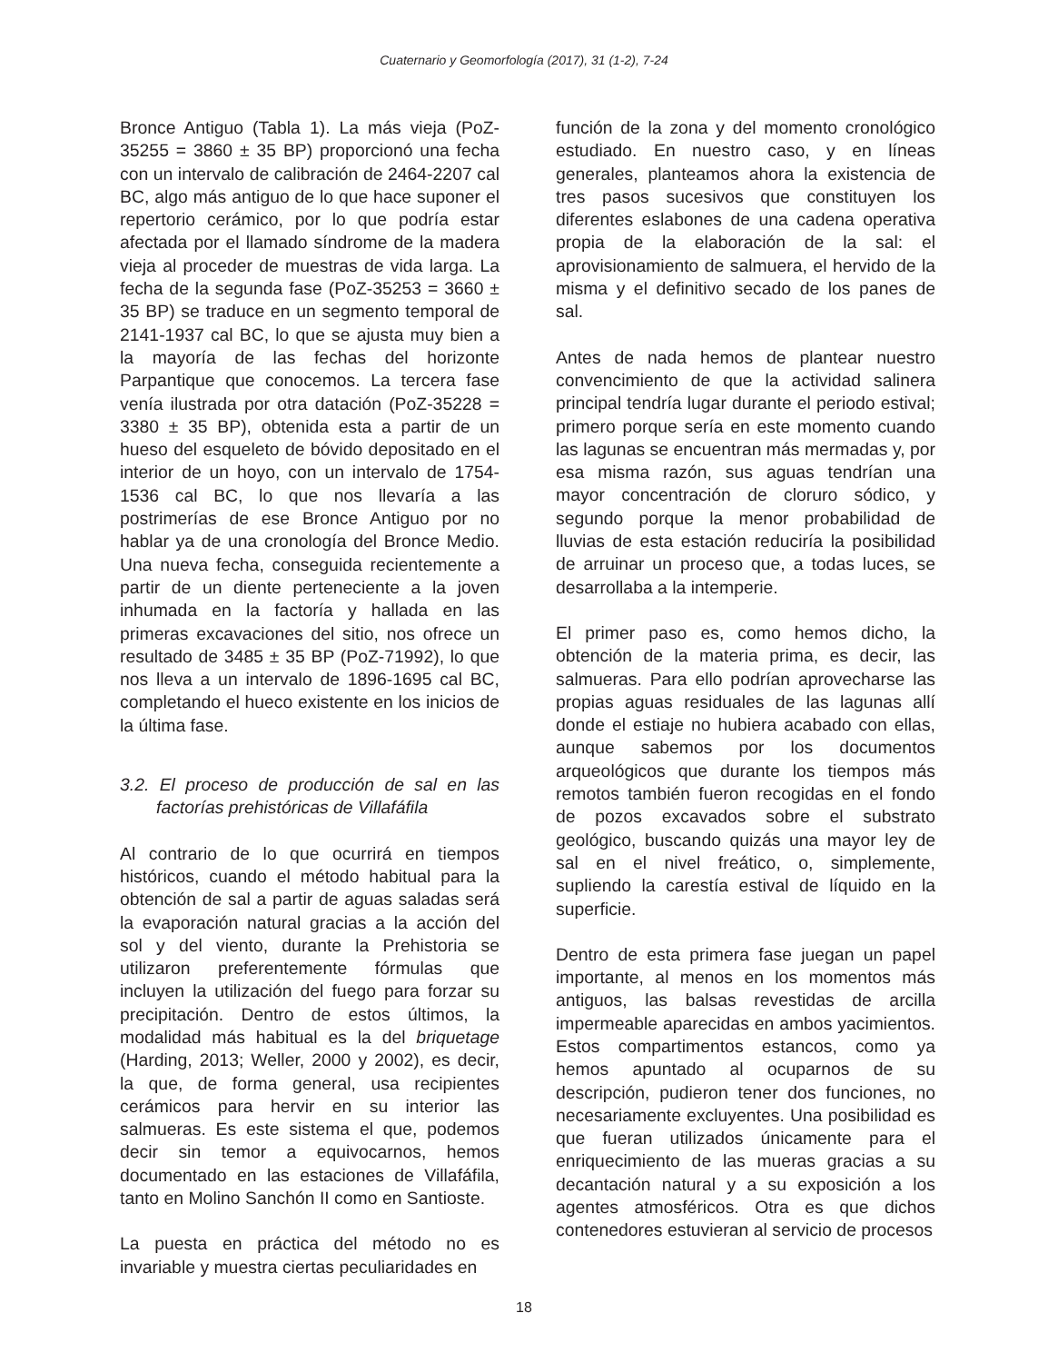Cuaternario y Geomorfología (2017), 31 (1-2), 7-24
Bronce Antiguo (Tabla 1). La más vieja (PoZ-35255 = 3860 ± 35 BP) proporcionó una fecha con un intervalo de calibración de 2464-2207 cal BC, algo más antiguo de lo que hace suponer el repertorio cerámico, por lo que podría estar afectada por el llamado síndrome de la madera vieja al proceder de muestras de vida larga. La fecha de la segunda fase (PoZ-35253 = 3660 ± 35 BP) se traduce en un segmento temporal de 2141-1937 cal BC, lo que se ajusta muy bien a la mayoría de las fechas del horizonte Parpantique que conocemos. La tercera fase venía ilustrada por otra datación (PoZ-35228 = 3380 ± 35 BP), obtenida esta a partir de un hueso del esqueleto de bóvido depositado en el interior de un hoyo, con un intervalo de 1754-1536 cal BC, lo que nos llevaría a las postrimerías de ese Bronce Antiguo por no hablar ya de una cronología del Bronce Medio. Una nueva fecha, conseguida recientemente a partir de un diente perteneciente a la joven inhumada en la factoría y hallada en las primeras excavaciones del sitio, nos ofrece un resultado de 3485 ± 35 BP (PoZ-71992), lo que nos lleva a un intervalo de 1896-1695 cal BC, completando el hueco existente en los inicios de la última fase.
3.2. El proceso de producción de sal en las factorías prehistóricas de Villafáfila
Al contrario de lo que ocurrirá en tiempos históricos, cuando el método habitual para la obtención de sal a partir de aguas saladas será la evaporación natural gracias a la acción del sol y del viento, durante la Prehistoria se utilizaron preferentemente fórmulas que incluyen la utilización del fuego para forzar su precipitación. Dentro de estos últimos, la modalidad más habitual es la del briquetage (Harding, 2013; Weller, 2000 y 2002), es decir, la que, de forma general, usa recipientes cerámicos para hervir en su interior las salmueras. Es este sistema el que, podemos decir sin temor a equivocarnos, hemos documentado en las estaciones de Villafáfila, tanto en Molino Sanchón II como en Santioste.
La puesta en práctica del método no es invariable y muestra ciertas peculiaridades en
función de la zona y del momento cronológico estudiado. En nuestro caso, y en líneas generales, planteamos ahora la existencia de tres pasos sucesivos que constituyen los diferentes eslabones de una cadena operativa propia de la elaboración de la sal: el aprovisionamiento de salmuera, el hervido de la misma y el definitivo secado de los panes de sal.
Antes de nada hemos de plantear nuestro convencimiento de que la actividad salinera principal tendría lugar durante el periodo estival; primero porque sería en este momento cuando las lagunas se encuentran más mermadas y, por esa misma razón, sus aguas tendrían una mayor concentración de cloruro sódico, y segundo porque la menor probabilidad de lluvias de esta estación reduciría la posibilidad de arruinar un proceso que, a todas luces, se desarrollaba a la intemperie.
El primer paso es, como hemos dicho, la obtención de la materia prima, es decir, las salmueras. Para ello podrían aprovecharse las propias aguas residuales de las lagunas allí donde el estiaje no hubiera acabado con ellas, aunque sabemos por los documentos arqueológicos que durante los tiempos más remotos también fueron recogidas en el fondo de pozos excavados sobre el substrato geológico, buscando quizás una mayor ley de sal en el nivel freático, o, simplemente, supliendo la carestía estival de líquido en la superficie.
Dentro de esta primera fase juegan un papel importante, al menos en los momentos más antiguos, las balsas revestidas de arcilla impermeable aparecidas en ambos yacimientos. Estos compartimentos estancos, como ya hemos apuntado al ocuparnos de su descripción, pudieron tener dos funciones, no necesariamente excluyentes. Una posibilidad es que fueran utilizados únicamente para el enriquecimiento de las mueras gracias a su decantación natural y a su exposición a los agentes atmosféricos. Otra es que dichos contenedores estuvieran al servicio de procesos
18